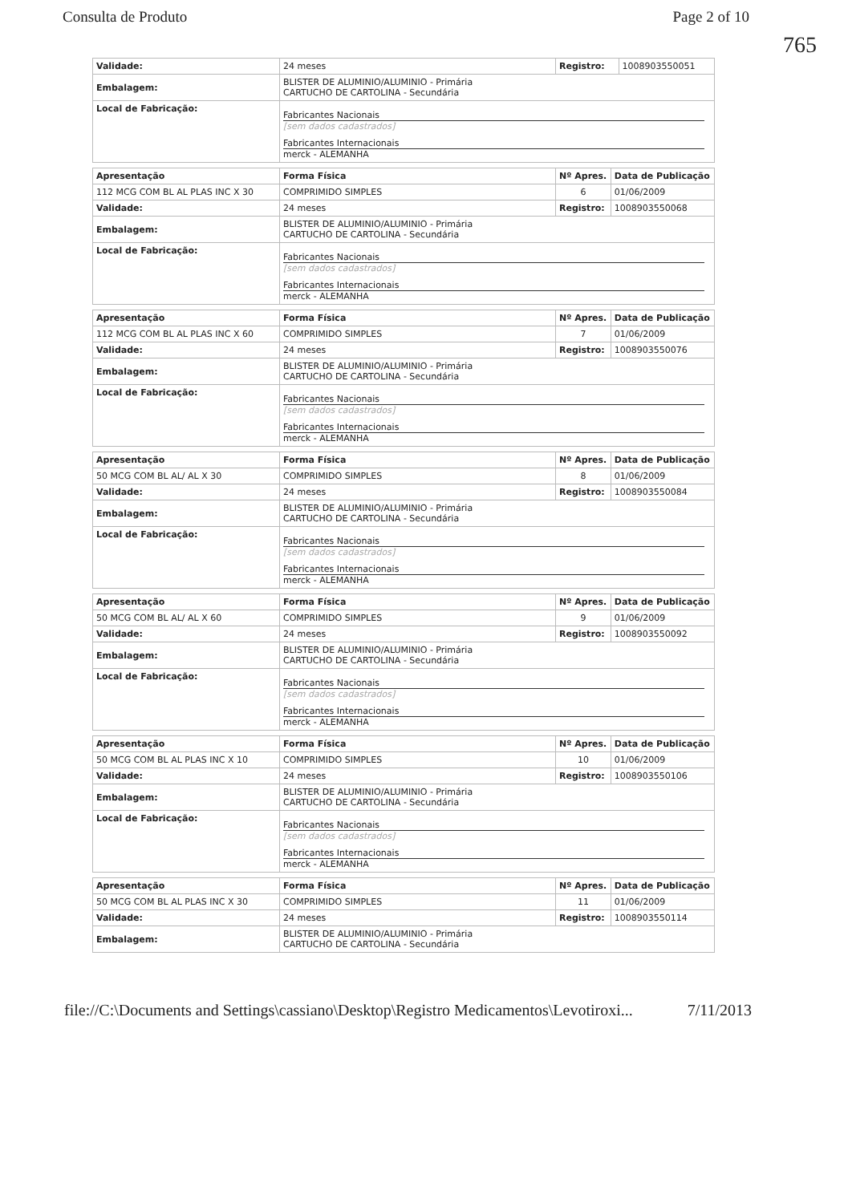Consulta de Produto Page 2 of 10
765
| Validade: | 24 meses | Registro: | 1008903550051 |
| Embalagem: | BLISTER DE ALUMINIO/ALUMINIO - Primária CARTUCHO DE CARTOLINA - Secundária | | |
| Local de Fabricação: | Fabricantes Nacionais [sem dados cadastrados] Fabricantes Internacionais merck - ALEMANHA | | |
| Apresentação | Forma Física | Nº Apres. | Data de Publicação |
| --- | --- | --- | --- |
| 112 MCG COM BL AL PLAS INC X 30 | COMPRIMIDO SIMPLES | 6 | 01/06/2009 |
| Validade: | 24 meses | Registro: | 1008903550068 |
| Embalagem: | BLISTER DE ALUMINIO/ALUMINIO - Primária CARTUCHO DE CARTOLINA - Secundária | | |
| Local de Fabricação: | Fabricantes Nacionais [sem dados cadastrados] Fabricantes Internacionais merck - ALEMANHA | | |
| Apresentação | Forma Física | Nº Apres. | Data de Publicação |
| --- | --- | --- | --- |
| 112 MCG COM BL AL PLAS INC X 60 | COMPRIMIDO SIMPLES | 7 | 01/06/2009 |
| Validade: | 24 meses | Registro: | 1008903550076 |
| Embalagem: | BLISTER DE ALUMINIO/ALUMINIO - Primária CARTUCHO DE CARTOLINA - Secundária | | |
| Local de Fabricação: | Fabricantes Nacionais [sem dados cadastrados] Fabricantes Internacionais merck - ALEMANHA | | |
| Apresentação | Forma Física | Nº Apres. | Data de Publicação |
| --- | --- | --- | --- |
| 50 MCG COM BL AL/ AL X 30 | COMPRIMIDO SIMPLES | 8 | 01/06/2009 |
| Validade: | 24 meses | Registro: | 1008903550084 |
| Embalagem: | BLISTER DE ALUMINIO/ALUMINIO - Primária CARTUCHO DE CARTOLINA - Secundária | | |
| Local de Fabricação: | Fabricantes Nacionais [sem dados cadastrados] Fabricantes Internacionais merck - ALEMANHA | | |
| Apresentação | Forma Física | Nº Apres. | Data de Publicação |
| --- | --- | --- | --- |
| 50 MCG COM BL AL/ AL X 60 | COMPRIMIDO SIMPLES | 9 | 01/06/2009 |
| Validade: | 24 meses | Registro: | 1008903550092 |
| Embalagem: | BLISTER DE ALUMINIO/ALUMINIO - Primária CARTUCHO DE CARTOLINA - Secundária | | |
| Local de Fabricação: | Fabricantes Nacionais [sem dados cadastrados] Fabricantes Internacionais merck - ALEMANHA | | |
| Apresentação | Forma Física | Nº Apres. | Data de Publicação |
| --- | --- | --- | --- |
| 50 MCG COM BL AL PLAS INC X 10 | COMPRIMIDO SIMPLES | 10 | 01/06/2009 |
| Validade: | 24 meses | Registro: | 1008903550106 |
| Embalagem: | BLISTER DE ALUMINIO/ALUMINIO - Primária CARTUCHO DE CARTOLINA - Secundária | | |
| Local de Fabricação: | Fabricantes Nacionais [sem dados cadastrados] Fabricantes Internacionais merck - ALEMANHA | | |
| Apresentação | Forma Física | Nº Apres. | Data de Publicação |
| --- | --- | --- | --- |
| 50 MCG COM BL AL PLAS INC X 30 | COMPRIMIDO SIMPLES | 11 | 01/06/2009 |
| Validade: | 24 meses | Registro: | 1008903550114 |
| Embalagem: | BLISTER DE ALUMINIO/ALUMINIO - Primária CARTUCHO DE CARTOLINA - Secundária | | |
file://C:\Documents and Settings\cassiano\Desktop\Registro Medicamentos\Levotiroxi... 7/11/2013